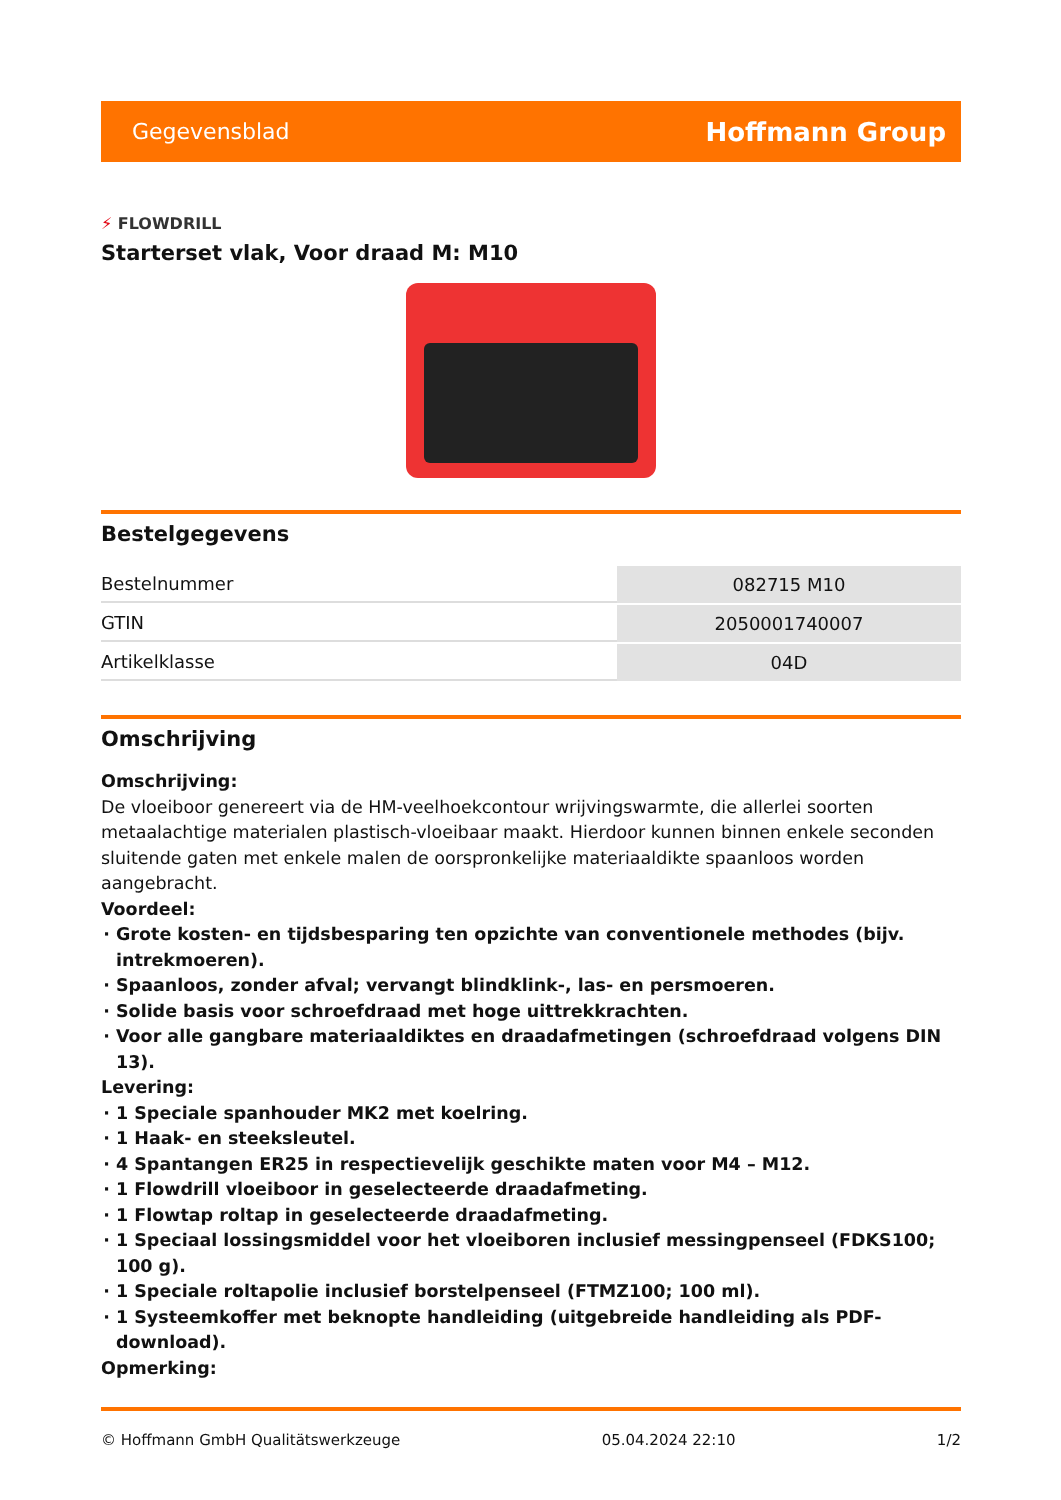Gegevensblad Hoffmann Group
⚡ FLOWDRILL
Starterset vlak, Voor draad M: M10
Bestelgegevens
| Bestelnummer | 082715 M10 |
| GTIN | 2050001740007 |
| Artikelklasse | 04D |
Omschrijving
Omschrijving:
De vloeiboor genereert via de HM-veelhoekcontour wrijvingswarmte, die allerlei soorten metaalachtige materialen plastisch-vloeibaar maakt. Hierdoor kunnen binnen enkele seconden sluitende gaten met enkele malen de oorspronkelijke materiaaldikte spaanloos worden aangebracht.
Voordeel:
Grote kosten- en tijdsbesparing ten opzichte van conventionele methodes (bijv. intrekmoeren).
Spaanloos, zonder afval; vervangt blindklink-, las- en persmoeren.
Solide basis voor schroefdraad met hoge uittrekkrachten.
Voor alle gangbare materiaaldiktes en draadafmetingen (schroefdraad volgens DIN 13).
Levering:
1 Speciale spanhouder MK2 met koelring.
1 Haak- en steeksleutel.
4 Spantangen ER25 in respectievelijk geschikte maten voor M4 – M12.
1 Flowdrill vloeiboor in geselecteerde draadafmeting.
1 Flowtap roltap in geselecteerde draadafmeting.
1 Speciaal lossingsmiddel voor het vloeiboren inclusief messingpenseel (FDKS100; 100 g).
1 Speciale roltapolie inclusief borstelpenseel (FTMZ100; 100 ml).
1 Systeemkoffer met beknopte handleiding (uitgebreide handleiding als PDF-download).
Opmerking:
© Hoffmann GmbH Qualitätswerkzeuge 05.04.2024 22:10 1/2